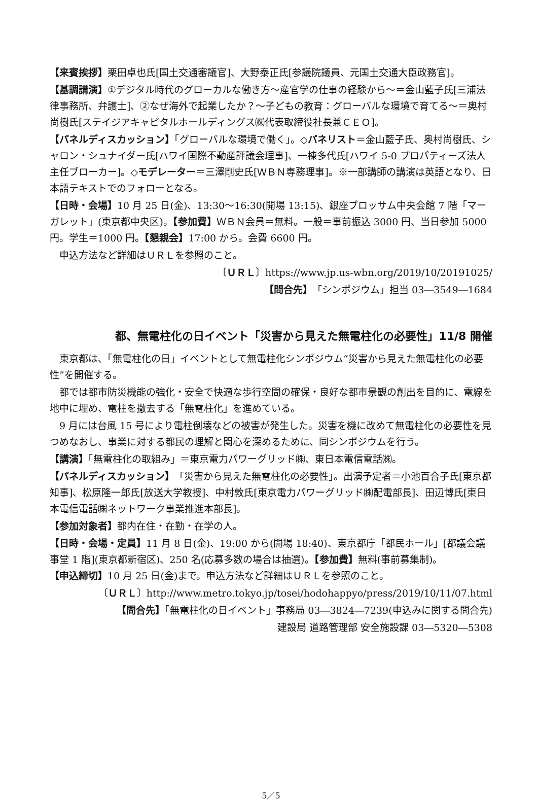【来賓挨拶】栗田卓也氏[国土交通審議官]、大野泰正氏[参議院議員、元国土交通大臣政務官]。
【基調講演】①デジタル時代のグローカルな働き方～産官学の仕事の経験から～＝金山藍子氏[三浦法律事務所、弁護士]、②なぜ海外で起業したか？～子どもの教育：グローバルな環境で育てる～＝奥村尚樹氏[ステイジアキャピタルホールディングス㈱代表取締役社長兼ＣＥＯ]。
【パネルディスカッション】「グローバルな環境で働く」。◇パネリスト＝金山藍子氏、奥村尚樹氏、シャロン・シュナイダー氏[ハワイ国際不動産評議会理事]、一棟多代氏[ハワイ 5-0 プロパティーズ法人主任ブローカー]。◇モデレーター＝三澤剛史氏[ＷＢＮ専務理事]。※一部講師の講演は英語となり、日本語テキストでのフォローとなる。
【日時・会場】10 月 25 日(金)、13:30～16:30(開場 13:15)、銀座ブロッサム中央会館 7 階「マーガレット」(東京都中央区)。【参加費】ＷＢＮ会員＝無料。一般＝事前振込 3000 円、当日参加 5000 円。学生＝1000 円。【懇親会】17:00 から。会費 6600 円。
申込方法など詳細はＵＲＬを参照のこと。
〔ＵＲＬ〕https://www.jp.us-wbn.org/2019/10/20191025/
【問合先】「シンポジウム」担当 03―3549―1684
都、無電柱化の日イベント「災害から見えた無電柱化の必要性」11/8 開催
東京都は、「無電柱化の日」イベントとして無電柱化シンポジウム“災害から見えた無電柱化の必要性”を開催する。
都では都市防災機能の強化・安全で快適な歩行空間の確保・良好な都市景観の創出を目的に、電線を地中に埋め、電柱を撤去する「無電柱化」を進めている。
9 月には台風 15 号により電柱倒壊などの被害が発生した。災害を機に改めて無電柱化の必要性を見つめなおし、事業に対する都民の理解と関心を深めるために、同シンポジウムを行う。
【講演】「無電柱化の取組み」＝東京電力パワーグリッド㈱、東日本電信電話㈱。
【パネルディスカッション】「災害から見えた無電柱化の必要性」。出演予定者＝小池百合子氏[東京都知事]、松原隆一郎氏[放送大学教授]、中村敦氏[東京電力パワーグリッド㈱配電部長]、田辺博氏[東日本電信電話㈱ネットワーク事業推進本部長]。
【参加対象者】都内在住・在勤・在学の人。
【日時・会場・定員】11 月 8 日(金)、19:00 から(開場 18:40)、東京都庁「都民ホール」[都議会議事堂 1 階](東京都新宿区)、250 名(応募多数の場合は抽選)。【参加費】無料(事前募集制)。【申込締切】10 月 25 日(金)まで。申込方法など詳細はＵＲＬを参照のこと。
〔ＵＲＬ〕http://www.metro.tokyo.jp/tosei/hodohappyo/press/2019/10/11/07.html
【問合先】「無電柱化の日イベント」事務局 03―3824―7239(申込みに関する問合先)
建設局 道路管理部 安全施設課 03―5320―5308
5／5